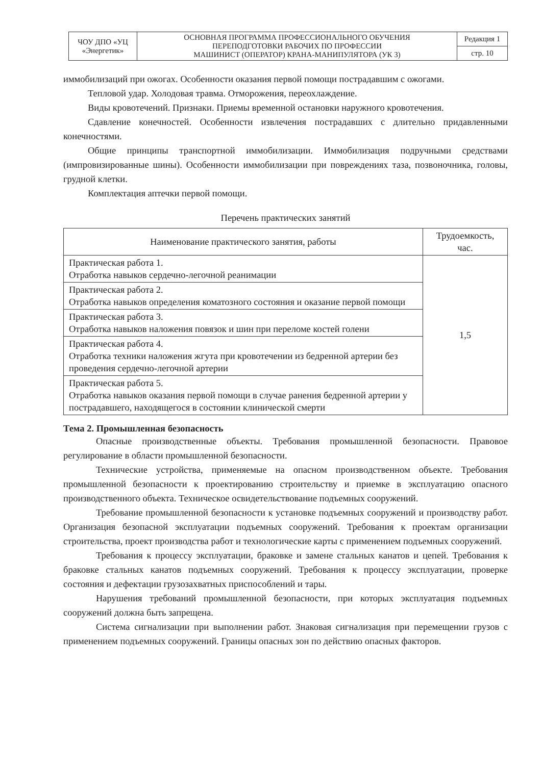| ЧОУ ДПО «УЦ «Энергетик» | ОСНОВНАЯ ПРОГРАММА ПРОФЕССИОНАЛЬНОГО ОБУЧЕНИЯ ПЕРЕПОДГОТОВКИ РАБОЧИХ ПО ПРОФЕССИИ МАШИНИСТ (ОПЕРАТОР) КРАНА-МАНИПУЛЯТОРА (УК 3) | Редакция 1 |
| | | стр. 10 |
иммобилизаций при ожогах. Особенности оказания первой помощи пострадавшим с ожогами.
Тепловой удар. Холодовая травма. Отморожения, переохлаждение.
Виды кровотечений. Признаки. Приемы временной остановки наружного кровотечения.
Сдавление конечностей. Особенности извлечения пострадавших с длительно придавленными конечностями.
Общие принципы транспортной иммобилизации. Иммобилизация подручными средствами (импровизированные шины). Особенности иммобилизации при повреждениях таза, позвоночника, головы, грудной клетки.
Комплектация аптечки первой помощи.
Перечень практических занятий
| Наименование практического занятия, работы | Трудоемкость, час. |
| --- | --- |
| Практическая работа 1. Отработка навыков сердечно-легочной реанимации | 1,5 |
| Практическая работа 2. Отработка навыков определения коматозного состояния и оказание первой помощи | |
| Практическая работа 3. Отработка навыков наложения повязок и шин при переломе костей голени | |
| Практическая работа 4. Отработка техники наложения жгута при кровотечении из бедренной артерии без проведения сердечно-легочной артерии | |
| Практическая работа 5. Отработка навыков оказания первой помощи в случае ранения бедренной артерии у пострадавшего, находящегося в состоянии клинической смерти | |
Тема 2. Промышленная безопасность
Опасные производственные объекты. Требования промышленной безопасности. Правовое регулирование в области промышленной безопасности.
Технические устройства, применяемые на опасном производственном объекте. Требования промышленной безопасности к проектированию строительству и приемке в эксплуатацию опасного производственного объекта. Техническое освидетельствование подъемных сооружений.
Требование промышленной безопасности к установке подъемных сооружений и производству работ. Организация безопасной эксплуатации подъемных сооружений. Требования к проектам организации строительства, проект производства работ и технологические карты с применением подъемных сооружений.
Требования к процессу эксплуатации, браковке и замене стальных канатов и цепей. Требования к браковке стальных канатов подъемных сооружений. Требования к процессу эксплуатации, проверке состояния и дефектации грузозахватных приспособлений и тары.
Нарушения требований промышленной безопасности, при которых эксплуатация подъемных сооружений должна быть запрещена.
Система сигнализации при выполнении работ. Знаковая сигнализация при перемещении грузов с применением подъемных сооружений. Границы опасных зон по действию опасных факторов.